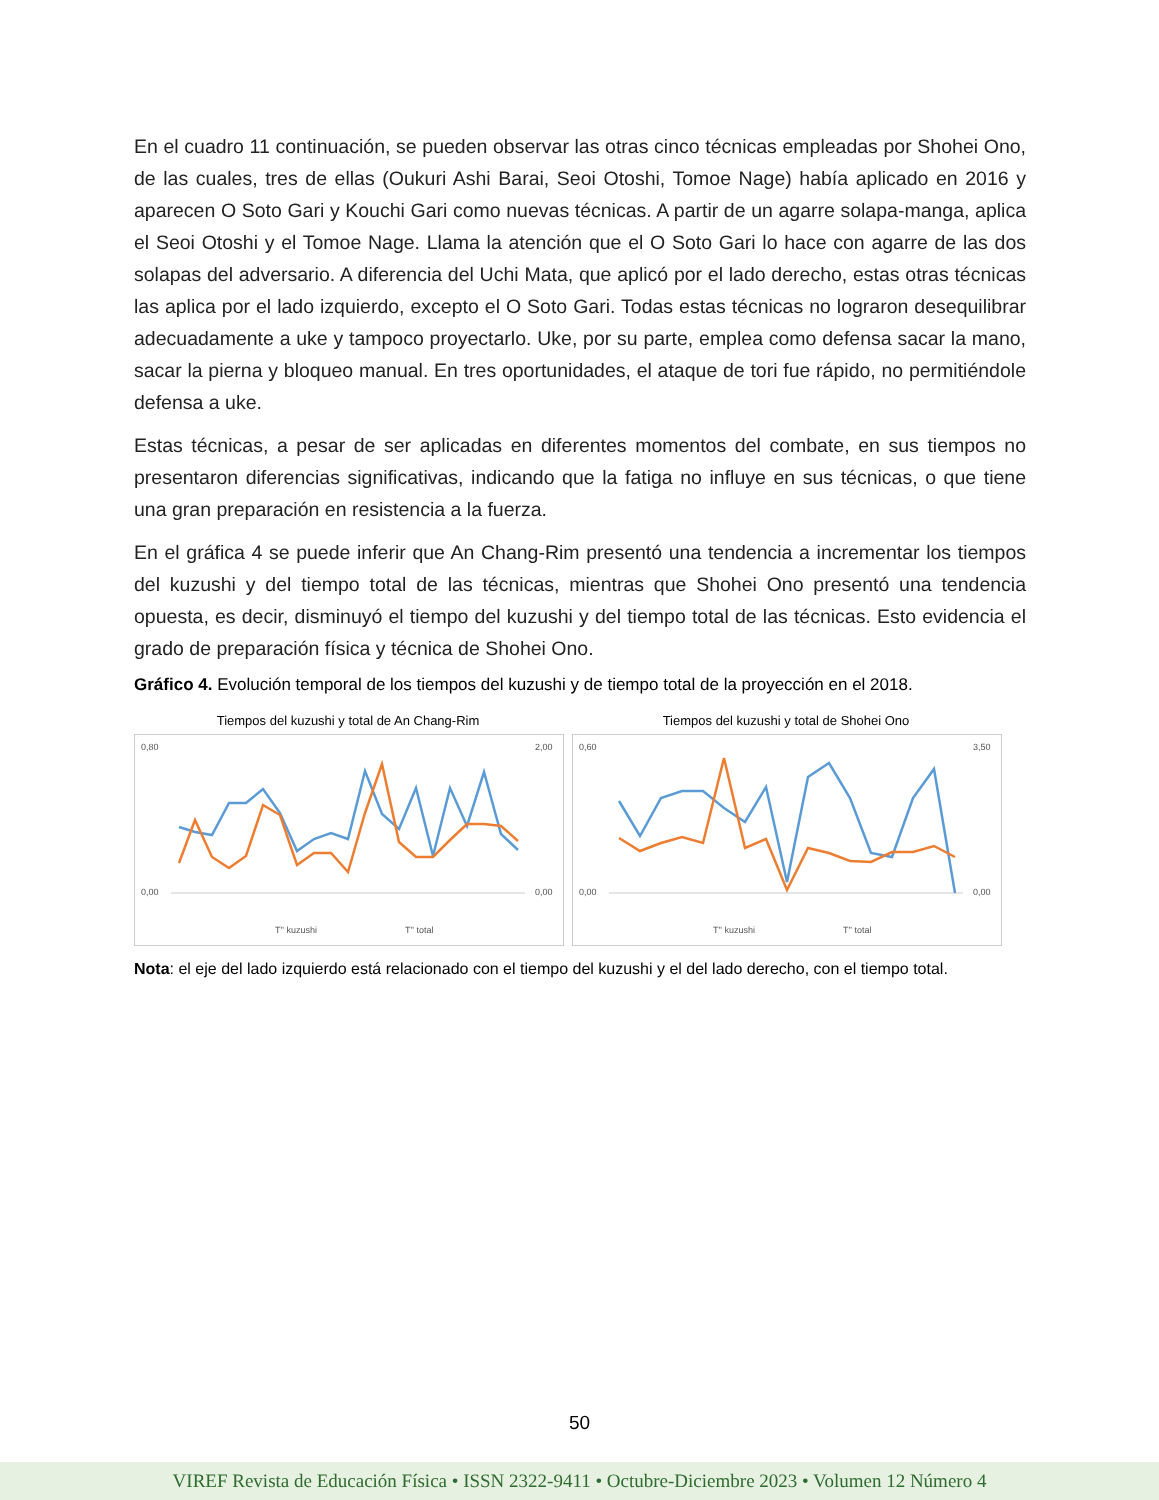En el cuadro 11 continuación, se pueden observar las otras cinco técnicas empleadas por Shohei Ono, de las cuales, tres de ellas (Oukuri Ashi Barai, Seoi Otoshi, Tomoe Nage) había aplicado en 2016 y aparecen O Soto Gari y Kouchi Gari como nuevas técnicas. A partir de un agarre solapa-manga, aplica el Seoi Otoshi y el Tomoe Nage. Llama la atención que el O Soto Gari lo hace con agarre de las dos solapas del adversario. A diferencia del Uchi Mata, que aplicó por el lado derecho, estas otras técnicas las aplica por el lado izquierdo, excepto el O Soto Gari. Todas estas técnicas no lograron desequilibrar adecuadamente a uke y tampoco proyectarlo. Uke, por su parte, emplea como defensa sacar la mano, sacar la pierna y bloqueo manual. En tres oportunidades, el ataque de tori fue rápido, no permitiéndole defensa a uke.
Estas técnicas, a pesar de ser aplicadas en diferentes momentos del combate, en sus tiempos no presentaron diferencias significativas, indicando que la fatiga no influye en sus técnicas, o que tiene una gran preparación en resistencia a la fuerza.
En el gráfica 4 se puede inferir que An Chang-Rim presentó una tendencia a incrementar los tiempos del kuzushi y del tiempo total de las técnicas, mientras que Shohei Ono presentó una tendencia opuesta, es decir, disminuyó el tiempo del kuzushi y del tiempo total de las técnicas. Esto evidencia el grado de preparación física y técnica de Shohei Ono.
Gráfico 4. Evolución temporal de los tiempos del kuzushi y de tiempo total de la proyección en el 2018.
Tiempos del kuzushi y total de An Chang-Rim
0,80
0,00
2,00
0,00
T'' kuzushi
T'' total
Tiempos del kuzushi y total de Shohei Ono
0,60
0,00
3,50
0,00
T'' kuzushi
T'' total
Nota: el eje del lado izquierdo está relacionado con el tiempo del kuzushi y el del lado derecho, con el tiempo total.
50
VIREF Revista de Educación Física • ISSN 2322-9411 • Octubre-Diciembre 2023 • Volumen 12 Número 4